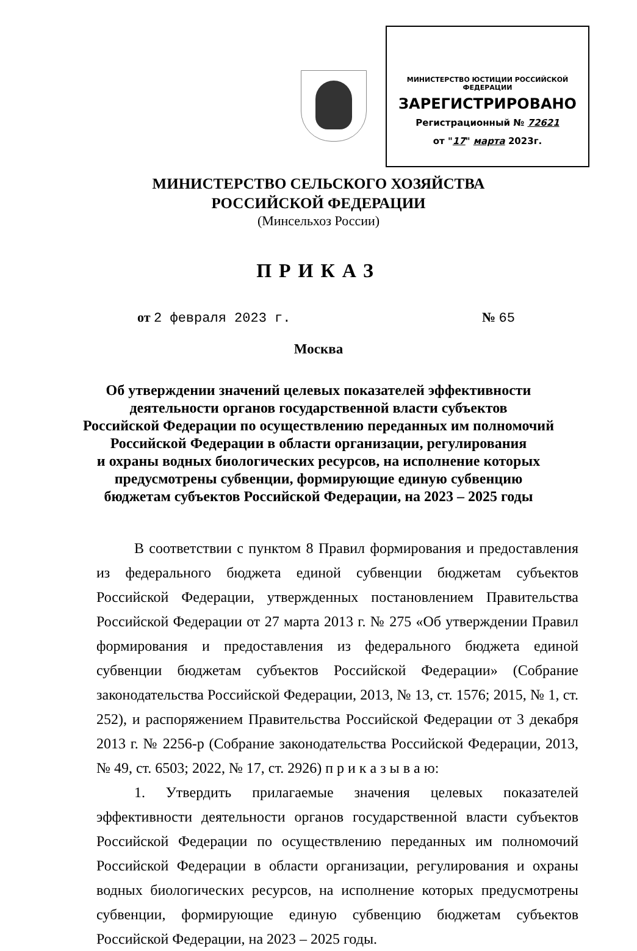МИНИСТЕРСТВО ЮСТИЦИИ РОССИЙСКОЙ ФЕДЕРАЦИИ
ЗАРЕГИСТРИРОВАНО
Регистрационный № 72621
от "17" марта 2023г.
МИНИСТЕРСТВО СЕЛЬСКОГО ХОЗЯЙСТВА
РОССИЙСКОЙ ФЕДЕРАЦИИ
(Минсельхоз России)
ПРИКАЗ
от 2 февраля 2023 г. № 65
Москва
Об утверждении значений целевых показателей эффективности
деятельности органов государственной власти субъектов
Российской Федерации по осуществлению переданных им полномочий
Российской Федерации в области организации, регулирования
и охраны водных биологических ресурсов, на исполнение которых
предусмотрены субвенции, формирующие единую субвенцию
бюджетам субъектов Российской Федерации, на 2023 – 2025 годы
В соответствии с пунктом 8 Правил формирования и предоставления из федерального бюджета единой субвенции бюджетам субъектов Российской Федерации, утвержденных постановлением Правительства Российской Федерации от 27 марта 2013 г. № 275 «Об утверждении Правил формирования и предоставления из федерального бюджета единой субвенции бюджетам субъектов Российской Федерации» (Собрание законодательства Российской Федерации, 2013, № 13, ст. 1576; 2015, № 1, ст. 252), и распоряжением Правительства Российской Федерации от 3 декабря 2013 г. № 2256-р (Собрание законодательства Российской Федерации, 2013, № 49, ст. 6503; 2022, № 17, ст. 2926) п р и к а з ы в а ю:
1. Утвердить прилагаемые значения целевых показателей эффективности деятельности органов государственной власти субъектов Российской Федерации по осуществлению переданных им полномочий Российской Федерации в области организации, регулирования и охраны водных биологических ресурсов, на исполнение которых предусмотрены субвенции, формирующие единую субвенцию бюджетам субъектов Российской Федерации, на 2023 – 2025 годы.